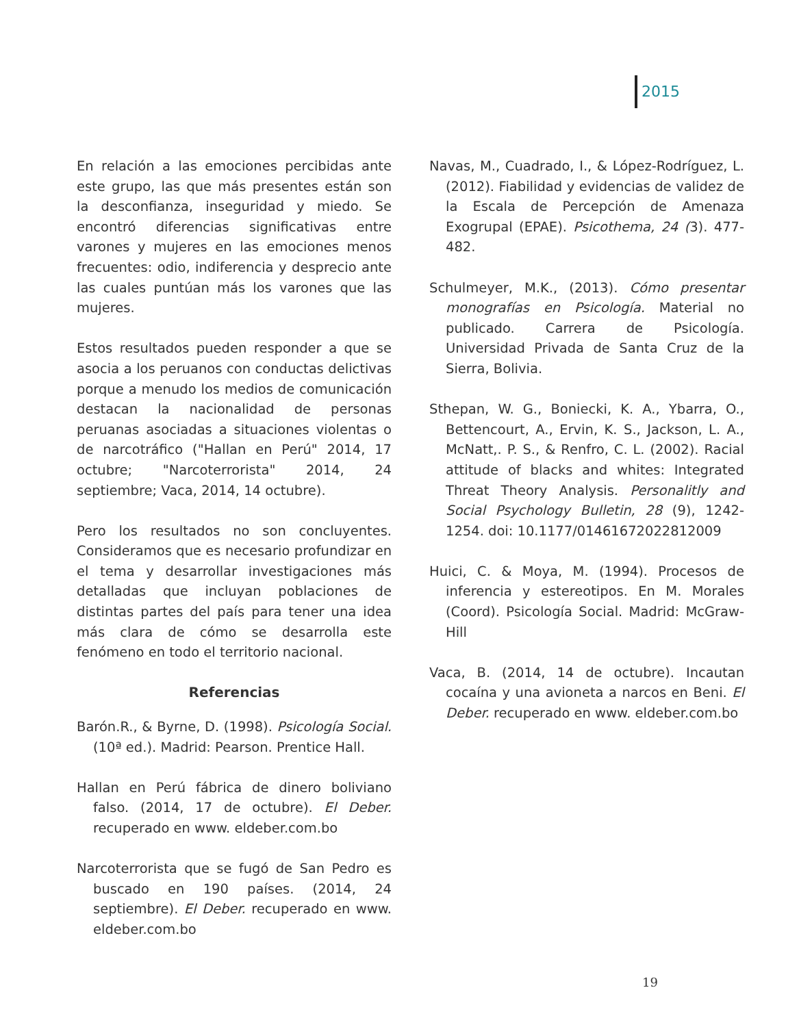2015
En relación a las emociones percibidas ante este grupo, las que más presentes están son la desconfianza, inseguridad y miedo. Se encontró diferencias significativas entre varones y mujeres en las emociones menos frecuentes: odio, indiferencia y desprecio ante las cuales puntúan más los varones que las mujeres.
Estos resultados pueden responder a que se asocia a los peruanos con conductas delictivas porque a menudo los medios de comunicación destacan la nacionalidad de personas peruanas asociadas a situaciones violentas o de narcotráfico ("Hallan en Perú" 2014, 17 octubre; "Narcoterrorista" 2014, 24 septiembre; Vaca, 2014, 14 octubre).
Pero los resultados no son concluyentes. Consideramos que es necesario profundizar en el tema y desarrollar investigaciones más detalladas que incluyan poblaciones de distintas partes del país para tener una idea más clara de cómo se desarrolla este fenómeno en todo el territorio nacional.
Referencias
Barón.R., & Byrne, D. (1998). Psicología Social. (10ª ed.). Madrid: Pearson. Prentice Hall.
Hallan en Perú fábrica de dinero boliviano falso. (2014, 17 de octubre). El Deber. recuperado en www. eldeber.com.bo
Narcoterrorista que se fugó de San Pedro es buscado en 190 países. (2014, 24 septiembre). El Deber. recuperado en www. eldeber.com.bo
Navas, M., Cuadrado, I., & López-Rodríguez, L. (2012). Fiabilidad y evidencias de validez de la Escala de Percepción de Amenaza Exogrupal (EPAE). Psicothema, 24 (3). 477-482.
Schulmeyer, M.K., (2013). Cómo presentar monografías en Psicología. Material no publicado. Carrera de Psicología. Universidad Privada de Santa Cruz de la Sierra, Bolivia.
Sthepan, W. G., Boniecki, K. A., Ybarra, O., Bettencourt, A., Ervin, K. S., Jackson, L. A., McNatt,. P. S., & Renfro, C. L. (2002). Racial attitude of blacks and whites: Integrated Threat Theory Analysis. Personalitly and Social Psychology Bulletin, 28 (9), 1242-1254. doi: 10.1177/01461672022812009
Huici, C. & Moya, M. (1994). Procesos de inferencia y estereotipos. En M. Morales (Coord). Psicología Social. Madrid: McGraw-Hill
Vaca, B. (2014, 14 de octubre). Incautan cocaína y una avioneta a narcos en Beni. El Deber. recuperado en www. eldeber.com.bo
19